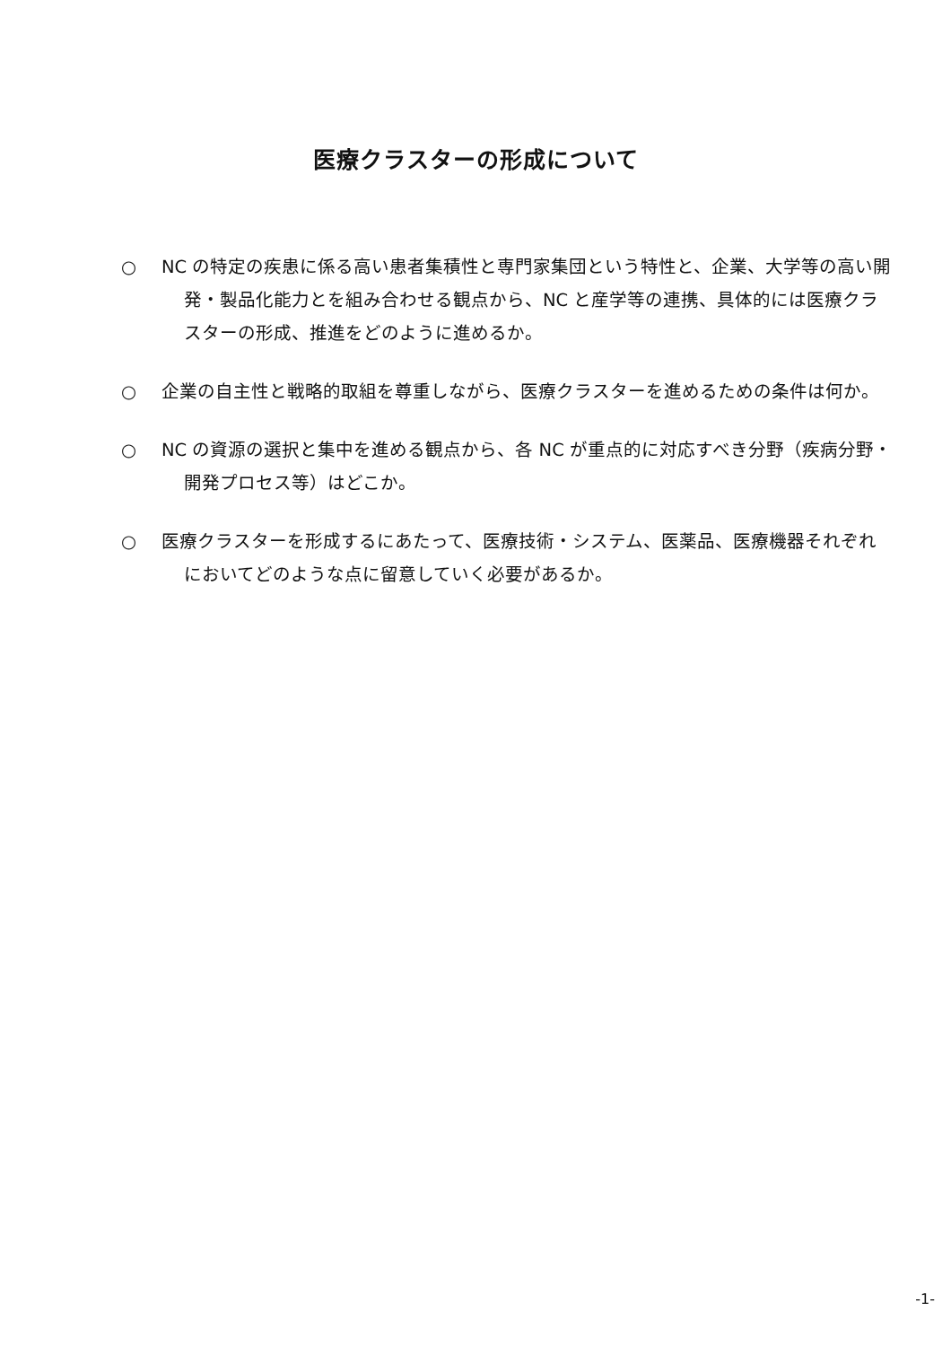医療クラスターの形成について
○ NC の特定の疾患に係る高い患者集積性と専門家集団という特性と、企業、大学等の高い開発・製品化能力とを組み合わせる観点から、NC と産学等の連携、具体的には医療クラスターの形成、推進をどのように進めるか。
○ 企業の自主性と戦略的取組を尊重しながら、医療クラスターを進めるための条件は何か。
○ NC の資源の選択と集中を進める観点から、各 NC が重点的に対応すべき分野（疾病分野・開発プロセス等）はどこか。
○ 医療クラスターを形成するにあたって、医療技術・システム、医薬品、医療機器それぞれにおいてどのような点に留意していく必要があるか。
-1-